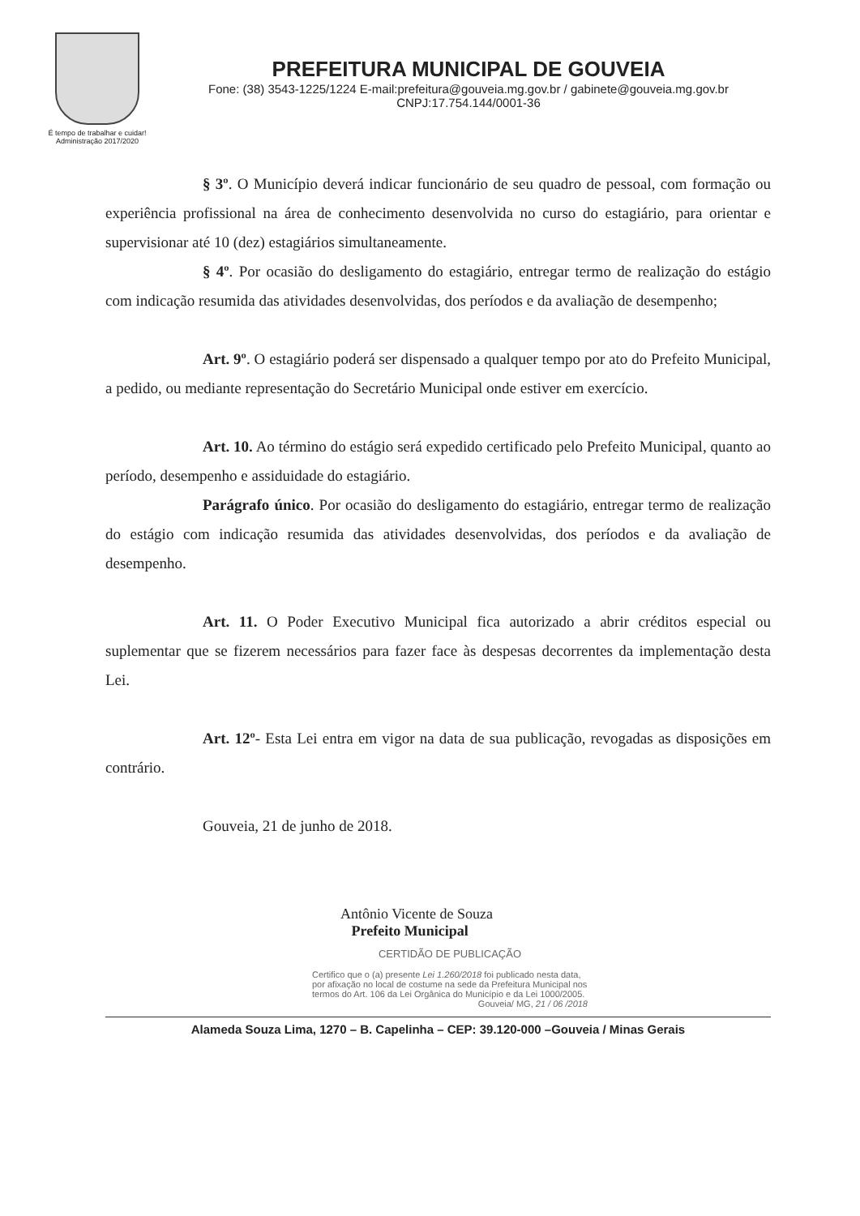É tempo de trabalhar e cuidar!
Administração 2017/2020
PREFEITURA MUNICIPAL DE GOUVEIA
Fone: (38) 3543-1225/1224 E-mail:prefeitura@gouveia.mg.gov.br / gabinete@gouveia.mg.gov.br
CNPJ:17.754.144/0001-36
§ 3º. O Município deverá indicar funcionário de seu quadro de pessoal, com formação ou experiência profissional na área de conhecimento desenvolvida no curso do estagiário, para orientar e supervisionar até 10 (dez) estagiários simultaneamente.
§ 4º. Por ocasião do desligamento do estagiário, entregar termo de realização do estágio com indicação resumida das atividades desenvolvidas, dos períodos e da avaliação de desempenho;
Art. 9º. O estagiário poderá ser dispensado a qualquer tempo por ato do Prefeito Municipal, a pedido, ou mediante representação do Secretário Municipal onde estiver em exercício.
Art. 10. Ao término do estágio será expedido certificado pelo Prefeito Municipal, quanto ao período, desempenho e assiduidade do estagiário.
Parágrafo único. Por ocasião do desligamento do estagiário, entregar termo de realização do estágio com indicação resumida das atividades desenvolvidas, dos períodos e da avaliação de desempenho.
Art. 11. O Poder Executivo Municipal fica autorizado a abrir créditos especial ou suplementar que se fizerem necessários para fazer face às despesas decorrentes da implementação desta Lei.
Art. 12º- Esta Lei entra em vigor na data de sua publicação, revogadas as disposições em contrário.
Gouveia, 21 de junho de 2018.
Antônio Vicente de Souza
Prefeito Municipal
CERTIDÃO DE PUBLICAÇÃO
Certifico que o (a) presente Lei 1.260/2018 foi publicado nesta data, por afixação no local de costume na sede da Prefeitura Municipal nos termos do Art. 106 da Lei Orgânica do Município e da Lei 1000/2005.
Gouveia/ MG, 21 / 06 /2018
Alameda Souza Lima, 1270 – B. Capelinha – CEP: 39.120-000 –Gouveia / Minas Gerais